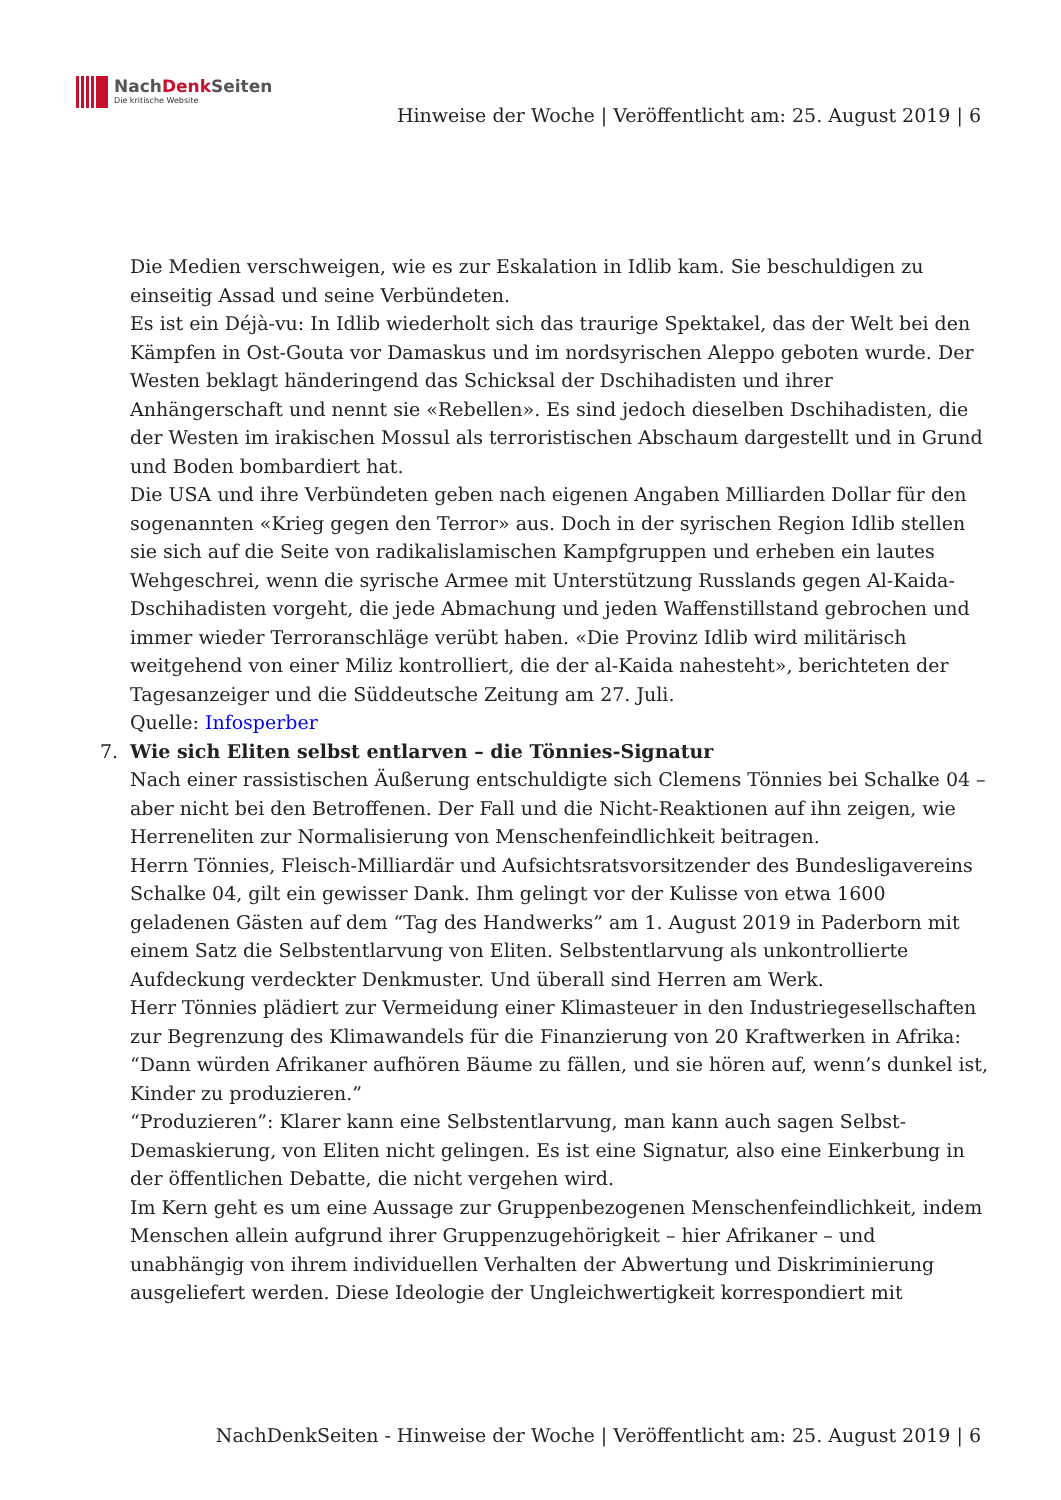NachDenk Seiten
Die kritische Website
Hinweise der Woche | Veröffentlicht am: 25. August 2019 | 6
Die Medien verschweigen, wie es zur Eskalation in Idlib kam. Sie beschuldigen zu einseitig Assad und seine Verbündeten.
Es ist ein Déjà-vu: In Idlib wiederholt sich das traurige Spektakel, das der Welt bei den Kämpfen in Ost-Gouta vor Damaskus und im nordsyrischen Aleppo geboten wurde. Der Westen beklagt händeringend das Schicksal der Dschihadisten und ihrer Anhängerschaft und nennt sie «Rebellen». Es sind jedoch dieselben Dschihadisten, die der Westen im irakischen Mossul als terroristischen Abschaum dargestellt und in Grund und Boden bombardiert hat.
Die USA und ihre Verbündeten geben nach eigenen Angaben Milliarden Dollar für den sogenannten «Krieg gegen den Terror» aus. Doch in der syrischen Region Idlib stellen sie sich auf die Seite von radikalislamischen Kampfgruppen und erheben ein lautes Wehgeschrei, wenn die syrische Armee mit Unterstützung Russlands gegen Al-Kaida-Dschihadisten vorgeht, die jede Abmachung und jeden Waffenstillstand gebrochen und immer wieder Terroranschläge verübt haben. «Die Provinz Idlib wird militärisch weitgehend von einer Miliz kontrolliert, die der al-Kaida nahesteht», berichteten der Tagesanzeiger und die Süddeutsche Zeitung am 27. Juli.
Quelle: Infosperber
7. Wie sich Eliten selbst entlarven – die Tönnies-Signatur
Nach einer rassistischen Äußerung entschuldigte sich Clemens Tönnies bei Schalke 04 – aber nicht bei den Betroffenen. Der Fall und die Nicht-Reaktionen auf ihn zeigen, wie Herreneliten zur Normalisierung von Menschenfeindlichkeit beitragen.
Herrn Tönnies, Fleisch-Milliardär und Aufsichtsratsvorsitzender des Bundesligavereins Schalke 04, gilt ein gewisser Dank. Ihm gelingt vor der Kulisse von etwa 1600 geladenen Gästen auf dem “Tag des Handwerks” am 1. August 2019 in Paderborn mit einem Satz die Selbstentlarvung von Eliten. Selbstentlarvung als unkontrollierte Aufdeckung verdeckter Denkmuster. Und überall sind Herren am Werk.
Herr Tönnies plädiert zur Vermeidung einer Klimasteuer in den Industriegesellschaften zur Begrenzung des Klimawandels für die Finanzierung von 20 Kraftwerken in Afrika:
“Dann würden Afrikaner aufhören Bäume zu fällen, und sie hören auf, wenn’s dunkel ist, Kinder zu produzieren.”
“Produzieren”: Klarer kann eine Selbstentlarvung, man kann auch sagen Selbst-Demaskierung, von Eliten nicht gelingen. Es ist eine Signatur, also eine Einkerbung in der öffentlichen Debatte, die nicht vergehen wird.
Im Kern geht es um eine Aussage zur Gruppenbezogenen Menschenfeindlichkeit, indem Menschen allein aufgrund ihrer Gruppenzugehörigkeit – hier Afrikaner – und unabhängig von ihrem individuellen Verhalten der Abwertung und Diskriminierung ausgeliefert werden. Diese Ideologie der Ungleichwertigkeit korrespondiert mit
NachDenkSeiten - Hinweise der Woche | Veröffentlicht am: 25. August 2019 | 6